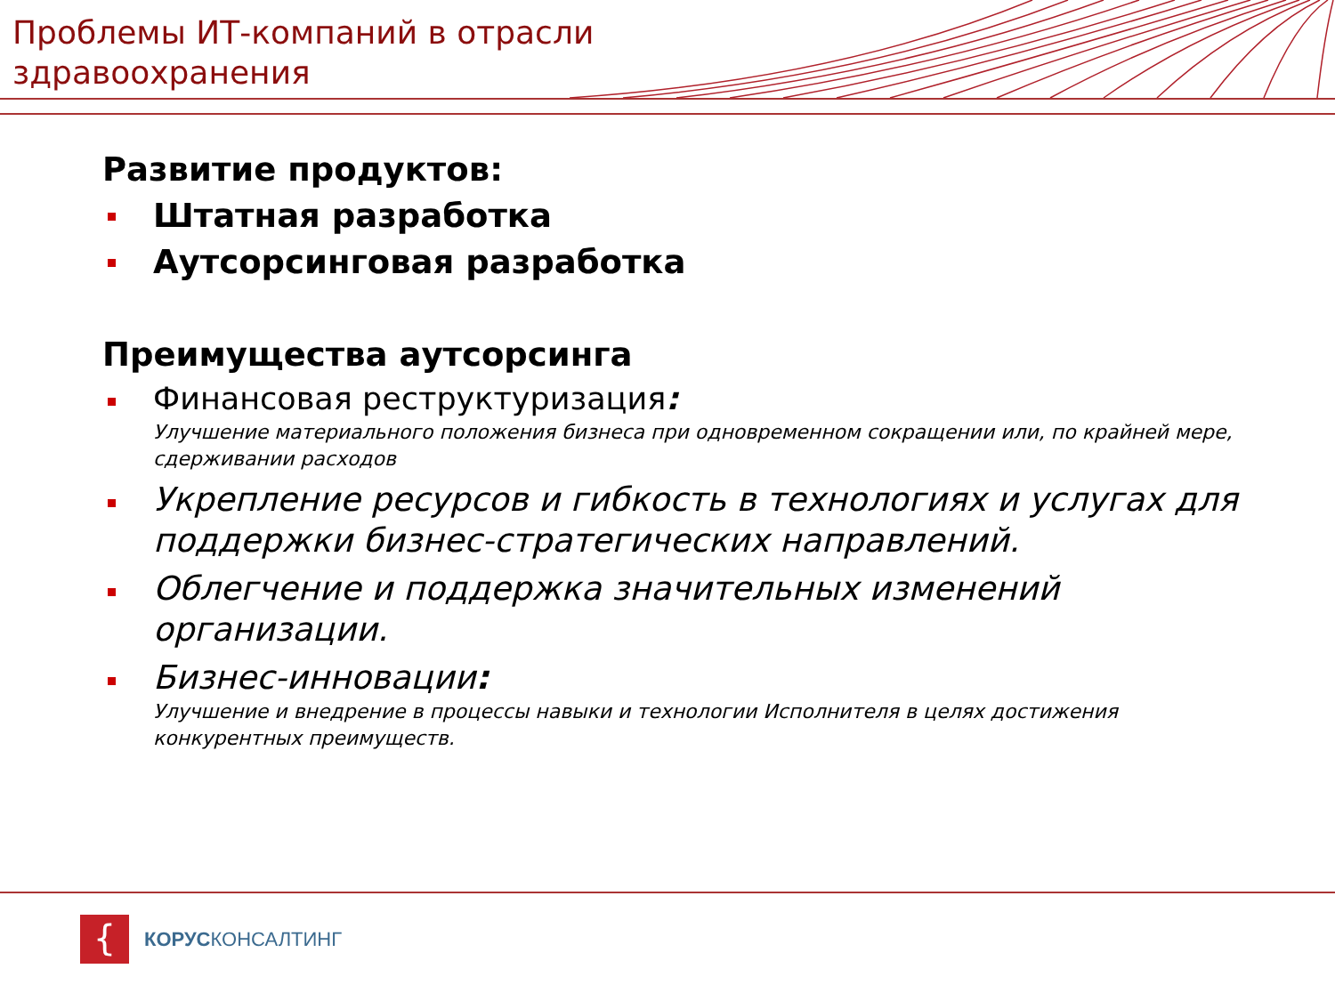Проблемы ИТ-компаний в отрасли
здравоохранения
Развитие продуктов:
Штатная разработка
Аутсорсинговая разработка
Преимущества аутсорсинга
Финансовая реструктуризация:
Улучшение материального положения бизнеса при одновременном сокращении или, по крайней мере, сдерживании расходов
Укрепление ресурсов и гибкость в технологиях и услугах для поддержки бизнес-стратегических направлений.
Облегчение и поддержка значительных изменений организации.
Бизнес-инновации:
Улучшение и внедрение в процессы навыки и технологии Исполнителя в целях достижения конкурентных преимуществ.
{
КОРУСКОНСАЛТИНГ